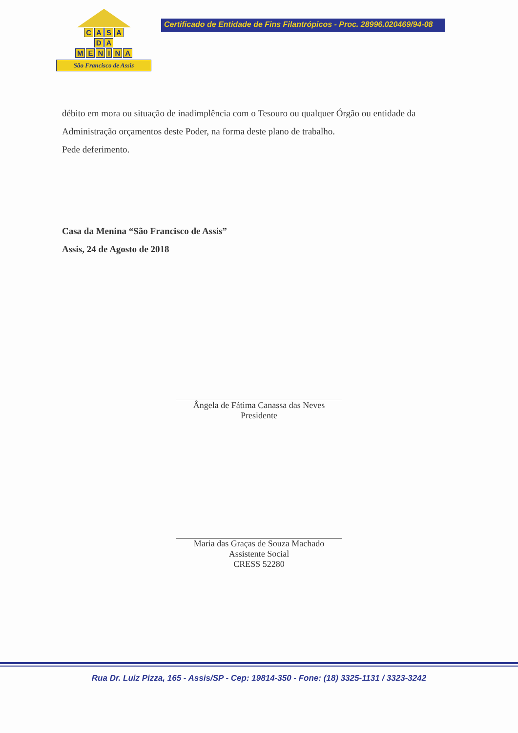CASA
D A
MENINA
São Francisco de Assis
Certificado de Entidade de Fins Filantrópicos - Proc. 28996.020469/94-08
débito em mora ou situação de inadimplência com o Tesouro ou qualquer Órgão ou entidade da Administração orçamentos deste Poder, na forma deste plano de trabalho.
Pede deferimento.
Casa da Menina “São Francisco de Assis”
Assis, 24 de Agosto de 2018
Ângela de Fátima Canassa das Neves
Presidente
Maria das Graças de Souza Machado
Assistente Social
CRESS 52280
Rua Dr. Luiz Pizza, 165 - Assis/SP - Cep: 19814-350 - Fone: (18) 3325-1131 / 3323-3242